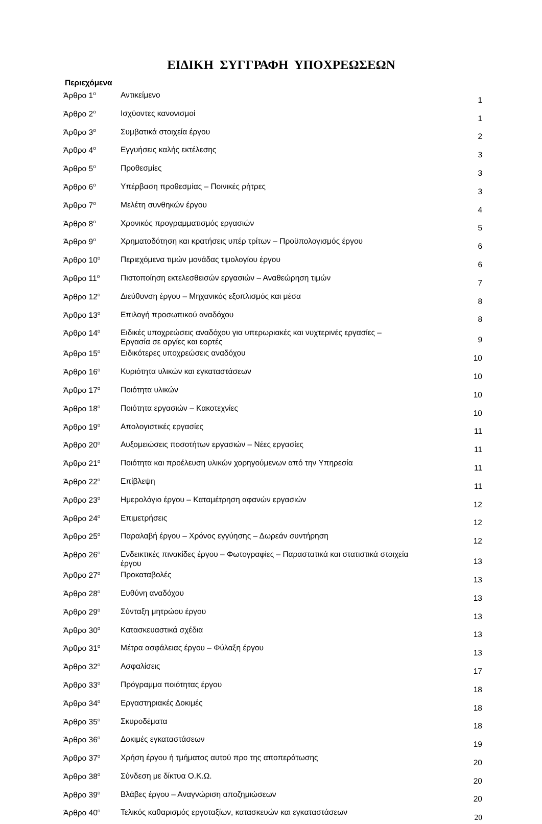ΕΙΔΙΚΗ ΣΥΓΓΡΑΦΗ ΥΠΟΧΡΕΩΣΕΩΝ
Περιεχόμενα
| Άρθρο 1<sup>ο</sup> | Αντικείμενο | 1 |
| Άρθρο 2<sup>ο</sup> | Ισχύοντες κανονισμοί | 1 |
| Άρθρο 3<sup>ο</sup> | Συμβατικά στοιχεία έργου | 2 |
| Άρθρο 4<sup>ο</sup> | Εγγυήσεις καλής εκτέλεσης | 3 |
| Άρθρο 5<sup>ο</sup> | Προθεσμίες | 3 |
| Άρθρο 6<sup>ο</sup> | Υπέρβαση προθεσμίας – Ποινικές ρήτρες | 3 |
| Άρθρο 7<sup>ο</sup> | Μελέτη συνθηκών έργου | 4 |
| Άρθρο 8<sup>ο</sup> | Χρονικός προγραμματισμός εργασιών | 5 |
| Άρθρο 9<sup>ο</sup> | Χρηματοδότηση και κρατήσεις υπέρ τρίτων – Προϋπολογισμός έργου | 6 |
| Άρθρο 10<sup>ο</sup> | Περιεχόμενα τιμών μονάδας τιμολογίου έργου | 6 |
| Άρθρο 11<sup>ο</sup> | Πιστοποίηση εκτελεσθεισών εργασιών – Αναθεώρηση τιμών | 7 |
| Άρθρο 12<sup>ο</sup> | Διεύθυνση έργου – Μηχανικός εξοπλισμός και μέσα | 8 |
| Άρθρο 13<sup>ο</sup> | Επιλογή προσωπικού αναδόχου | 8 |
| Άρθρο 14<sup>ο</sup> | Ειδικές υποχρεώσεις αναδόχου για υπερωριακές και νυχτερινές εργασίες – Εργασία σε αργίες και εορτές | 9 |
| Άρθρο 15<sup>ο</sup> | Ειδικότερες υποχρεώσεις αναδόχου | 10 |
| Άρθρο 16<sup>ο</sup> | Κυριότητα υλικών και εγκαταστάσεων | 10 |
| Άρθρο 17<sup>ο</sup> | Ποιότητα υλικών | 10 |
| Άρθρο 18<sup>ο</sup> | Ποιότητα εργασιών – Κακοτεχνίες | 10 |
| Άρθρο 19<sup>ο</sup> | Απολογιστικές εργασίες | 11 |
| Άρθρο 20<sup>ο</sup> | Αυξομειώσεις ποσοτήτων εργασιών – Νέες εργασίες | 11 |
| Άρθρο 21<sup>ο</sup> | Ποιότητα και προέλευση υλικών χορηγούμενων από την Υπηρεσία | 11 |
| Άρθρο 22<sup>ο</sup> | Επίβλεψη | 11 |
| Άρθρο 23<sup>ο</sup> | Ημερολόγιο έργου – Καταμέτρηση αφανών εργασιών | 12 |
| Άρθρο 24<sup>ο</sup> | Επιμετρήσεις | 12 |
| Άρθρο 25<sup>ο</sup> | Παραλαβή έργου – Χρόνος εγγύησης – Δωρεάν συντήρηση | 12 |
| Άρθρο 26<sup>ο</sup> | Ενδεικτικές πινακίδες έργου – Φωτογραφίες – Παραστατικά και στατιστικά στοιχεία έργου | 13 |
| Άρθρο 27<sup>ο</sup> | Προκαταβολές | 13 |
| Άρθρο 28<sup>ο</sup> | Ευθύνη αναδόχου | 13 |
| Άρθρο 29<sup>ο</sup> | Σύνταξη μητρώου έργου | 13 |
| Άρθρο 30<sup>ο</sup> | Κατασκευαστικά σχέδια | 13 |
| Άρθρο 31<sup>ο</sup> | Μέτρα ασφάλειας έργου – Φύλαξη έργου | 13 |
| Άρθρο 32<sup>ο</sup> | Ασφαλίσεις | 17 |
| Άρθρο 33<sup>ο</sup> | Πρόγραμμα ποιότητας έργου | 18 |
| Άρθρο 34<sup>ο</sup> | Εργαστηριακές Δοκιμές | 18 |
| Άρθρο 35<sup>ο</sup> | Σκυροδέματα | 18 |
| Άρθρο 36<sup>ο</sup> | Δοκιμές εγκαταστάσεων | 19 |
| Άρθρο 37<sup>ο</sup> | Χρήση έργου ή τμήματος αυτού προ της αποπεράτωσης | 20 |
| Άρθρο 38<sup>ο</sup> | Σύνδεση με δίκτυα Ο.Κ.Ω. | 20 |
| Άρθρο 39<sup>ο</sup> | Βλάβες έργου – Αναγνώριση αποζημιώσεων | 20 |
| Άρθρο 40<sup>ο</sup> | Τελικός καθαρισμός εργοταξίων, κατασκευών και εγκαταστάσεων | 20 |